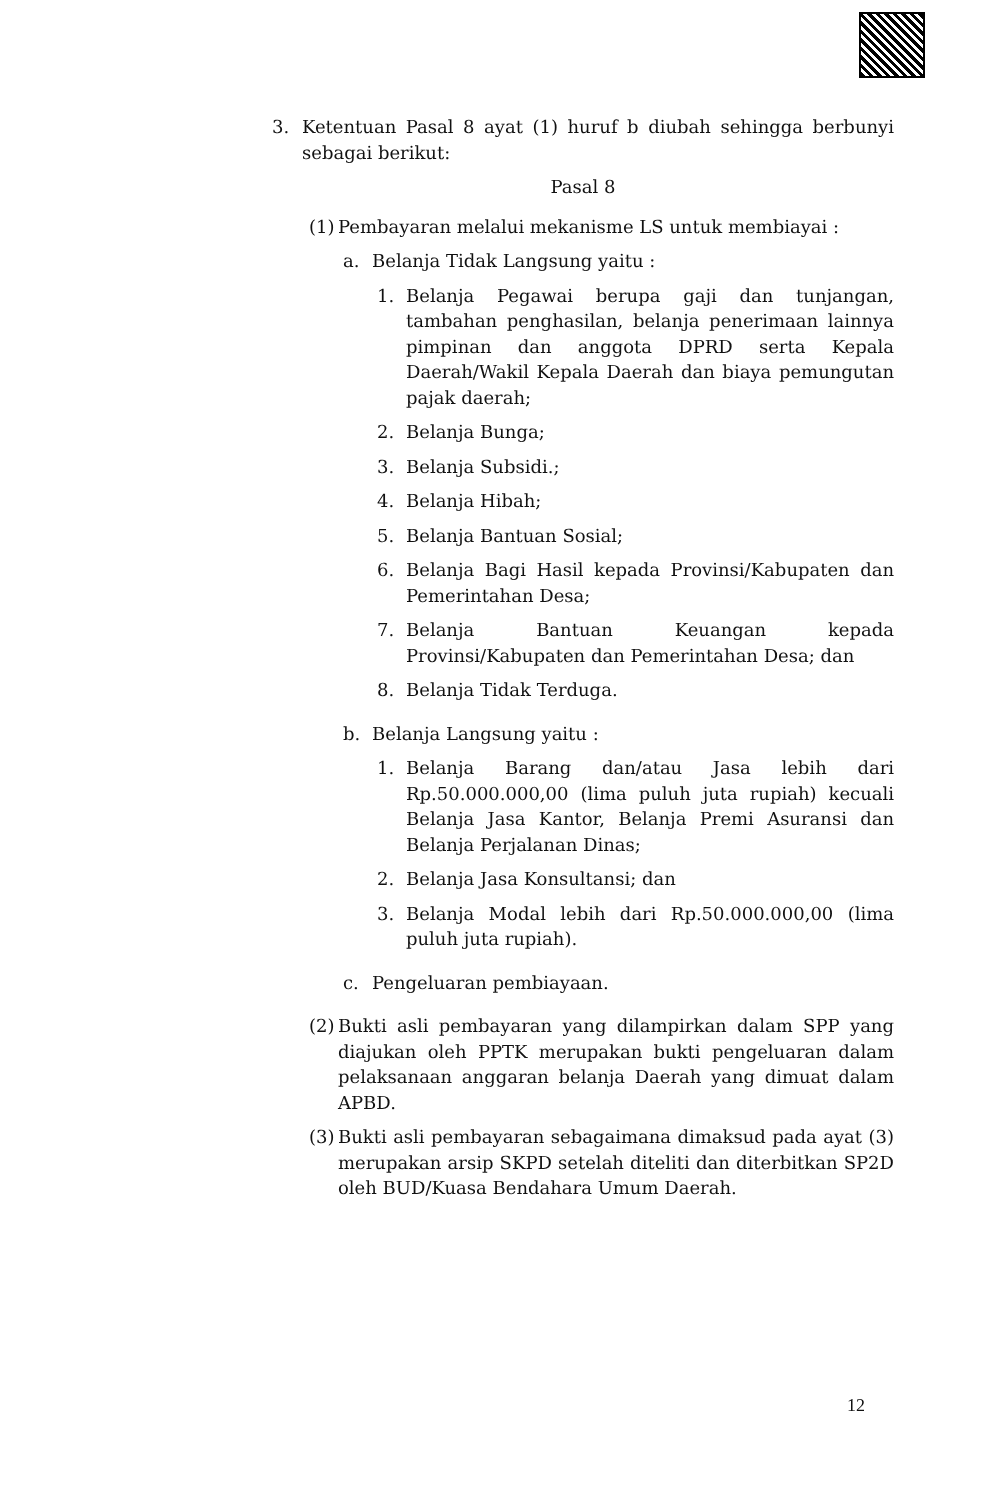3. Ketentuan Pasal 8 ayat (1) huruf b diubah sehingga berbunyi sebagai berikut:
Pasal 8
(1)
Pembayaran melalui mekanisme LS untuk membiayai :
a. Belanja Tidak Langsung yaitu :
1. Belanja Pegawai berupa gaji dan tunjangan, tambahan penghasilan, belanja penerimaan lainnya pimpinan dan anggota DPRD serta Kepala Daerah/Wakil Kepala Daerah dan biaya pemungutan pajak daerah;
2. Belanja Bunga;
3. Belanja Subsidi.;
4. Belanja Hibah;
5. Belanja Bantuan Sosial;
6. Belanja Bagi Hasil kepada Provinsi/Kabupaten dan Pemerintahan Desa;
7. Belanja Bantuan Keuangan kepada Provinsi/Kabupaten dan Pemerintahan Desa; dan
8. Belanja Tidak Terduga.
b. Belanja Langsung yaitu :
1. Belanja Barang dan/atau Jasa lebih dari Rp.50.000.000,00 (lima puluh juta rupiah) kecuali Belanja Jasa Kantor, Belanja Premi Asuransi dan Belanja Perjalanan Dinas;
2. Belanja Jasa Konsultansi; dan
3. Belanja Modal lebih dari Rp.50.000.000,00 (lima puluh juta rupiah).
c. Pengeluaran pembiayaan.
(2)
Bukti asli pembayaran yang dilampirkan dalam SPP yang diajukan oleh PPTK merupakan bukti pengeluaran dalam pelaksanaan anggaran belanja Daerah yang dimuat dalam APBD.
(3)
Bukti asli pembayaran sebagaimana dimaksud pada ayat (3) merupakan arsip SKPD setelah diteliti dan diterbitkan SP2D oleh BUD/Kuasa Bendahara Umum Daerah.
12